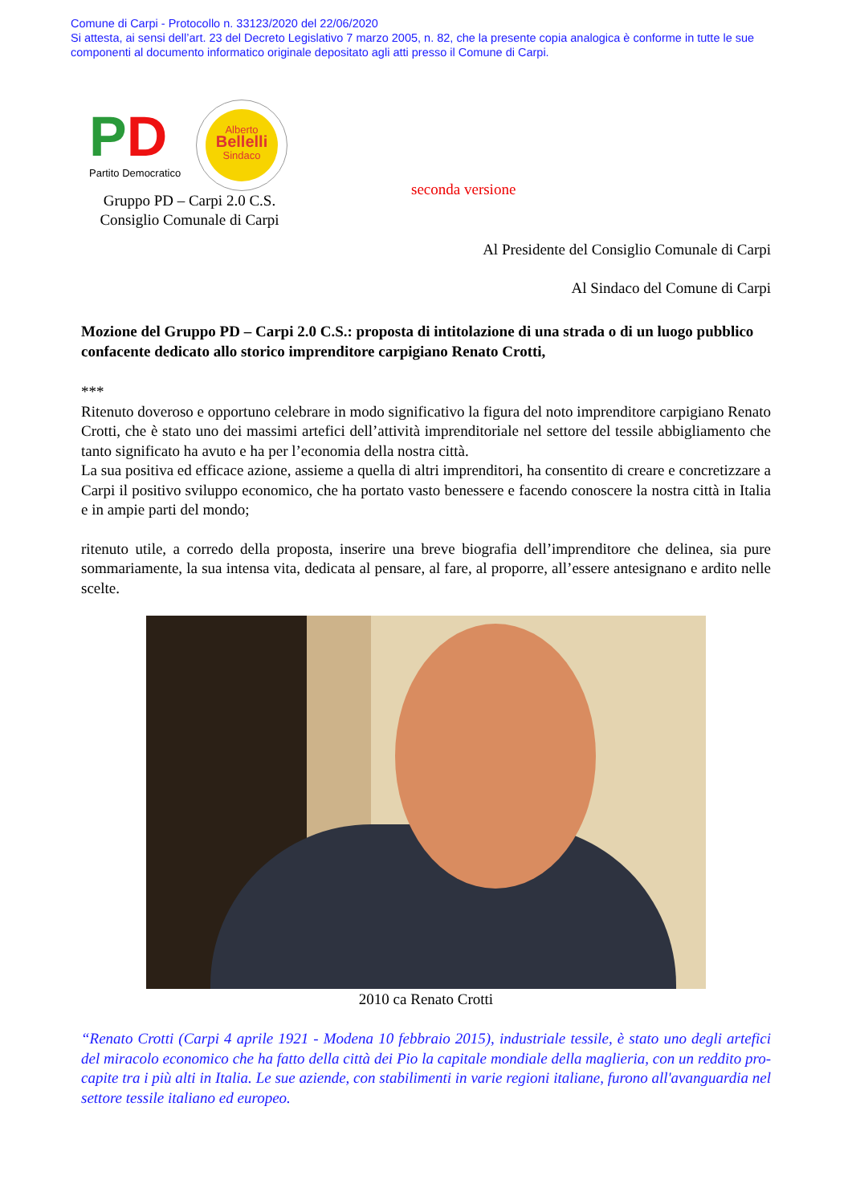Comune di Carpi - Protocollo n. 33123/2020 del 22/06/2020
Si attesta, ai sensi dell’art. 23 del Decreto Legislativo 7 marzo 2005, n. 82, che la presente copia analogica è conforme in tutte le sue componenti al documento informatico originale depositato agli atti presso il Comune di Carpi.
PD
Partito Democratico
Alberto
Bellelli
Sindaco
seconda versione
Gruppo PD – Carpi 2.0 C.S.
Consiglio Comunale di Carpi
Al Presidente del Consiglio Comunale di Carpi
Al Sindaco del Comune di Carpi
Mozione del Gruppo PD – Carpi 2.0 C.S.: proposta di intitolazione di una strada o di un luogo pubblico confacente dedicato allo storico imprenditore carpigiano Renato Crotti,
***
Ritenuto doveroso e opportuno celebrare in modo significativo la figura del noto imprenditore carpigiano Renato Crotti, che è stato uno dei massimi artefici dell’attività imprenditoriale nel settore del tessile abbigliamento che tanto significato ha avuto e ha per l’economia della nostra città.
La sua positiva ed efficace azione, assieme a quella di altri imprenditori, ha consentito di creare e concretizzare a Carpi il positivo sviluppo economico, che ha portato vasto benessere e facendo conoscere la nostra città in Italia e in ampie parti del mondo;
ritenuto utile, a corredo della proposta, inserire una breve biografia dell’imprenditore che delinea, sia pure sommariamente, la sua intensa vita, dedicata al pensare, al fare, al proporre, all’essere antesignano e ardito nelle scelte.
2010 ca Renato Crotti
“Renato Crotti (Carpi 4 aprile 1921 - Modena 10 febbraio 2015), industriale tessile, è stato uno degli artefici del miracolo economico che ha fatto della città dei Pio la capitale mondiale della maglieria, con un reddito pro-capite tra i più alti in Italia. Le sue aziende, con stabilimenti in varie regioni italiane, furono all'avanguardia nel settore tessile italiano ed europeo.